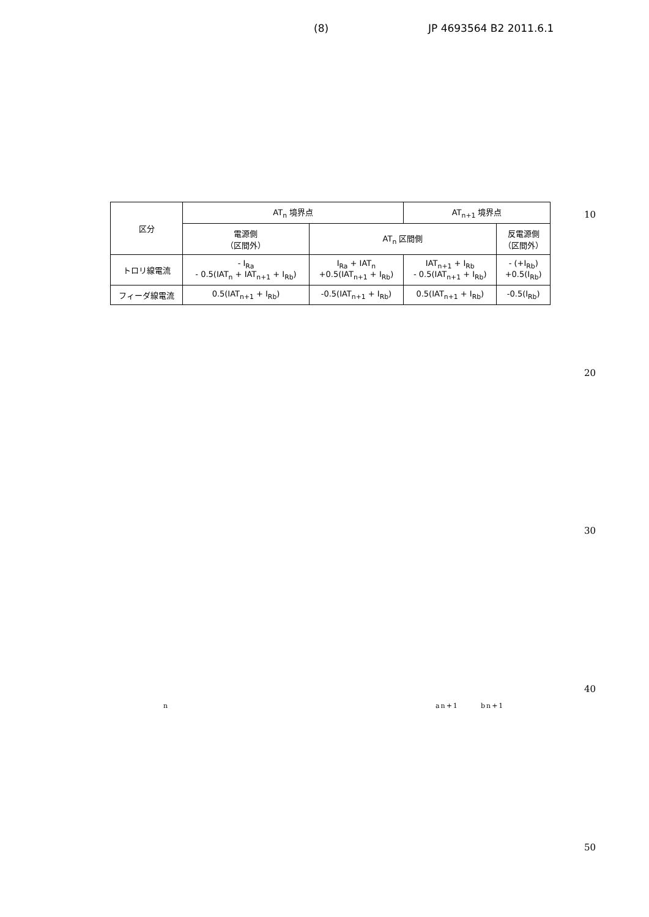(8) JP 4693564 B2 2011.6.1
| 区分 | AT<sub>n</sub> 境界点 | | AT<sub>n+1</sub> 境界点 | |
| --- | --- | --- | --- | --- |
| | 電源側 （区間外） | AT<sub>n</sub> 区間側 | | 反電源側 （区間外） |
| トロリ線電流 | - I<sub>Ra</sub> - 0.5(IAT<sub>n</sub> + IAT<sub>n+1</sub> + I<sub>Rb</sub>) | I<sub>Ra</sub> + IAT<sub>n</sub> +0.5(IAT<sub>n+1</sub> + I<sub>Rb</sub>) | IAT<sub>n+1</sub> + I<sub>Rb</sub> - 0.5(IAT<sub>n+1</sub> + I<sub>Rb</sub>) | - (+I<sub>Rb</sub>) +0.5(I<sub>Rb</sub>) |
| フィーダ線電流 | 0.5(IAT<sub>n+1</sub> + I<sub>Rb</sub>) | -0.5(IAT<sub>n+1</sub> + I<sub>Rb</sub>) | 0.5(IAT<sub>n+1</sub> + I<sub>Rb</sub>) | -0.5(I<sub>Rb</sub>) |
10
20
30
40
n an+1 bn+1
50